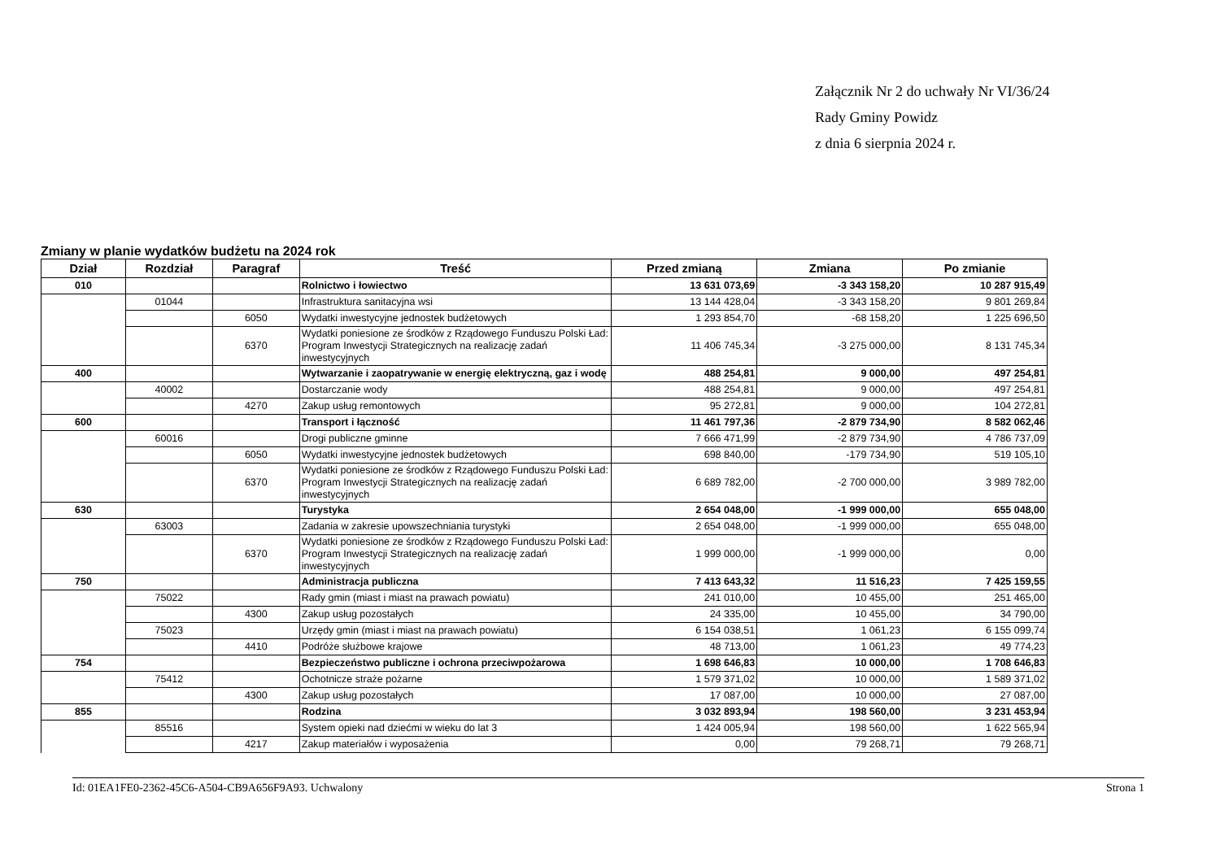Załącznik Nr 2 do uchwały Nr VI/36/24
Rady Gminy Powidz
z dnia 6 sierpnia 2024 r.
Zmiany w planie wydatków budżetu na 2024 rok
| Dział | Rozdział | Paragraf | Treść | Przed zmianą | Zmiana | Po zmianie |
| --- | --- | --- | --- | --- | --- | --- |
| 010 | | | Rolnictwo i łowiectwo | 13 631 073,69 | -3 343 158,20 | 10 287 915,49 |
| | 01044 | | Infrastruktura sanitacyjna wsi | 13 144 428,04 | -3 343 158,20 | 9 801 269,84 |
| | | 6050 | Wydatki inwestycyjne jednostek budżetowych | 1 293 854,70 | -68 158,20 | 1 225 696,50 |
| | | 6370 | Wydatki poniesione ze środków z Rządowego Funduszu Polski Ład: Program Inwestycji Strategicznych na realizację zadań inwestycyjnych | 11 406 745,34 | -3 275 000,00 | 8 131 745,34 |
| 400 | | | Wytwarzanie i zaopatrywanie w energię elektryczną, gaz i wodę | 488 254,81 | 9 000,00 | 497 254,81 |
| | 40002 | | Dostarczanie wody | 488 254,81 | 9 000,00 | 497 254,81 |
| | | 4270 | Zakup usług remontowych | 95 272,81 | 9 000,00 | 104 272,81 |
| 600 | | | Transport i łączność | 11 461 797,36 | -2 879 734,90 | 8 582 062,46 |
| | 60016 | | Drogi publiczne gminne | 7 666 471,99 | -2 879 734,90 | 4 786 737,09 |
| | | 6050 | Wydatki inwestycyjne jednostek budżetowych | 698 840,00 | -179 734,90 | 519 105,10 |
| | | 6370 | Wydatki poniesione ze środków z Rządowego Funduszu Polski Ład: Program Inwestycji Strategicznych na realizację zadań inwestycyjnych | 6 689 782,00 | -2 700 000,00 | 3 989 782,00 |
| 630 | | | Turystyka | 2 654 048,00 | -1 999 000,00 | 655 048,00 |
| | 63003 | | Zadania w zakresie upowszechniania turystyki | 2 654 048,00 | -1 999 000,00 | 655 048,00 |
| | | 6370 | Wydatki poniesione ze środków z Rządowego Funduszu Polski Ład: Program Inwestycji Strategicznych na realizację zadań inwestycyjnych | 1 999 000,00 | -1 999 000,00 | 0,00 |
| 750 | | | Administracja publiczna | 7 413 643,32 | 11 516,23 | 7 425 159,55 |
| | 75022 | | Rady gmin (miast i miast na prawach powiatu) | 241 010,00 | 10 455,00 | 251 465,00 |
| | | 4300 | Zakup usług pozostałych | 24 335,00 | 10 455,00 | 34 790,00 |
| | 75023 | | Urzędy gmin (miast i miast na prawach powiatu) | 6 154 038,51 | 1 061,23 | 6 155 099,74 |
| | | 4410 | Podróże służbowe krajowe | 48 713,00 | 1 061,23 | 49 774,23 |
| 754 | | | Bezpieczeństwo publiczne i ochrona przeciwpożarowa | 1 698 646,83 | 10 000,00 | 1 708 646,83 |
| | 75412 | | Ochotnicze straże pożarne | 1 579 371,02 | 10 000,00 | 1 589 371,02 |
| | | 4300 | Zakup usług pozostałych | 17 087,00 | 10 000,00 | 27 087,00 |
| 855 | | | Rodzina | 3 032 893,94 | 198 560,00 | 3 231 453,94 |
| | 85516 | | System opieki nad dziećmi w wieku do lat 3 | 1 424 005,94 | 198 560,00 | 1 622 565,94 |
| | | 4217 | Zakup materiałów i wyposażenia | 0,00 | 79 268,71 | 79 268,71 |
Id: 01EA1FE0-2362-45C6-A504-CB9A656F9A93. Uchwalony Strona 1